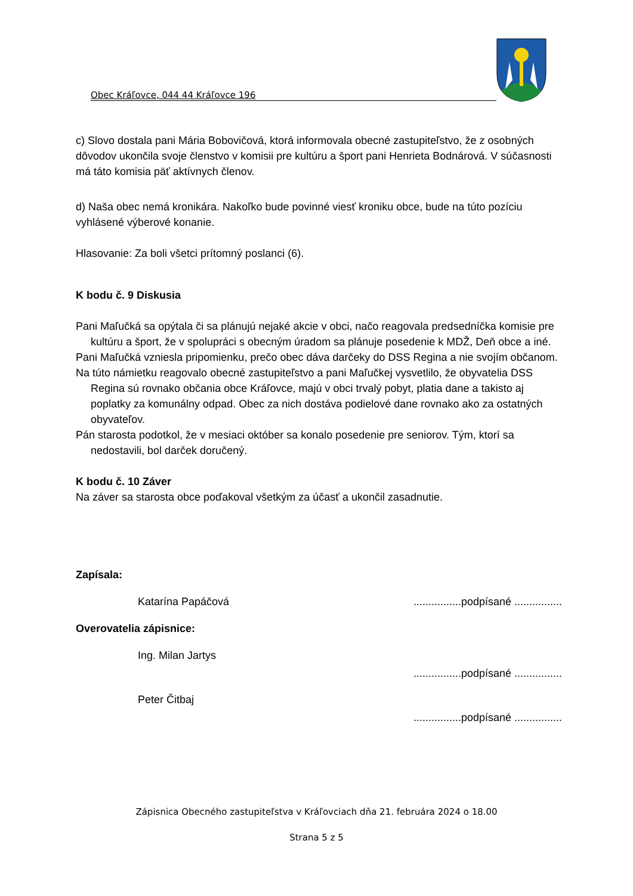Obec Kráľovce, 044 44 Kráľovce 196
c) Slovo dostala pani Mária Bobovičová, ktorá informovala obecné zastupiteľstvo, že z osobných dôvodov ukončila svoje členstvo v komisii pre kultúru a šport pani Henrieta Bodnárová. V súčasnosti má táto komisia päť aktívnych členov.
d) Naša obec nemá kronikára. Nakoľko bude povinné viesť kroniku obce, bude na túto pozíciu vyhlásené výberové konanie.
Hlasovanie: Za boli všetci prítomný poslanci (6).
K bodu č. 9 Diskusia
Pani Maľučká sa opýtala či sa plánujú nejaké akcie v obci, načo reagovala predsedníčka komisie pre kultúru a šport, že v spolupráci s obecným úradom sa plánuje posedenie k MDŽ, Deň obce a iné.
Pani Maľučká vzniesla pripomienku, prečo obec dáva darčeky do DSS Regina a nie svojím občanom.
Na túto námietku reagovalo obecné zastupiteľstvo a pani Maľučkej vysvetlilo, že obyvatelia DSS Regina sú rovnako občania obce Kráľovce, majú v obci trvalý pobyt, platia dane a takisto aj poplatky za komunálny odpad. Obec za nich dostáva podielové dane rovnako ako za ostatných obyvateľov.
Pán starosta podotkol, že v mesiaci október sa konalo posedenie pre seniorov. Tým, ktorí sa nedostavili, bol darček doručený.
K bodu č. 10 Záver
Na záver sa starosta obce poďakoval všetkým za účasť a ukončil zasadnutie.
Zapísala:
Katarína Papáčová................podpísané ................
Overovatelia zápisnice:
Ing. Milan Jartys
................podpísané ................
Peter Čitbaj
................podpísané ................
Zápisnica Obecného zastupiteľstva v Kráľovciach dňa 21. februára 2024 o 18.00
Strana 5 z 5